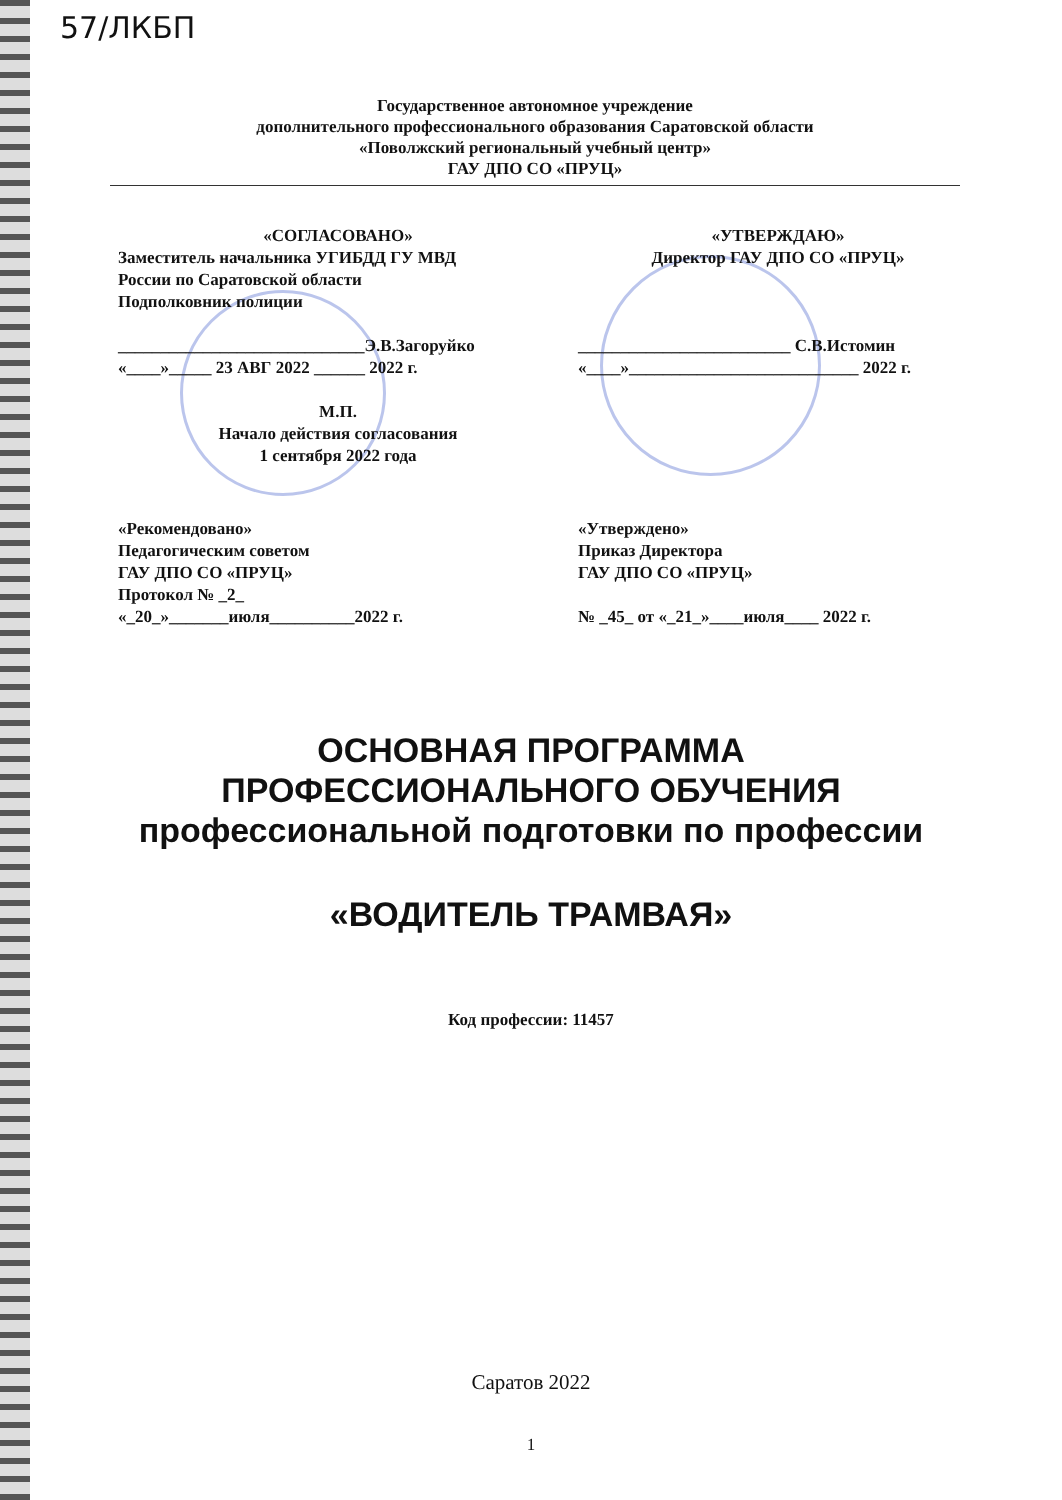57/ЛКБП
Государственное автономное учреждение
дополнительного профессионального образования Саратовской области
«Поволжский региональный учебный центр»
ГАУ ДПО СО «ПРУЦ»
«СОГЛАСОВАНО»
Заместитель начальника УГИБДД ГУ МВД
России по Саратовской области
Подполковник полиции
_____________________________Э.В.Загоруйко
«____»_____ 23 АВГ 2022 ______ 2022 г.
М.П.
Начало действия согласования
1 сентября 2022 года
«УТВЕРЖДАЮ»
Директор ГАУ ДПО СО «ПРУЦ»
_________________________ С.В.Истомин
«____»___________________________ 2022 г.
«Рекомендовано»
Педагогическим советом
ГАУ ДПО СО «ПРУЦ»
Протокол № _2_
«_20_»_______июля__________2022 г.
«Утверждено»
Приказ Директора
ГАУ ДПО СО «ПРУЦ»
№ _45_ от «_21_»____июля____ 2022 г.
ОСНОВНАЯ ПРОГРАММА
ПРОФЕССИОНАЛЬНОГО ОБУЧЕНИЯ
профессиональной подготовки по профессии
«ВОДИТЕЛЬ ТРАМВАЯ»
Код профессии: 11457
Саратов 2022
1